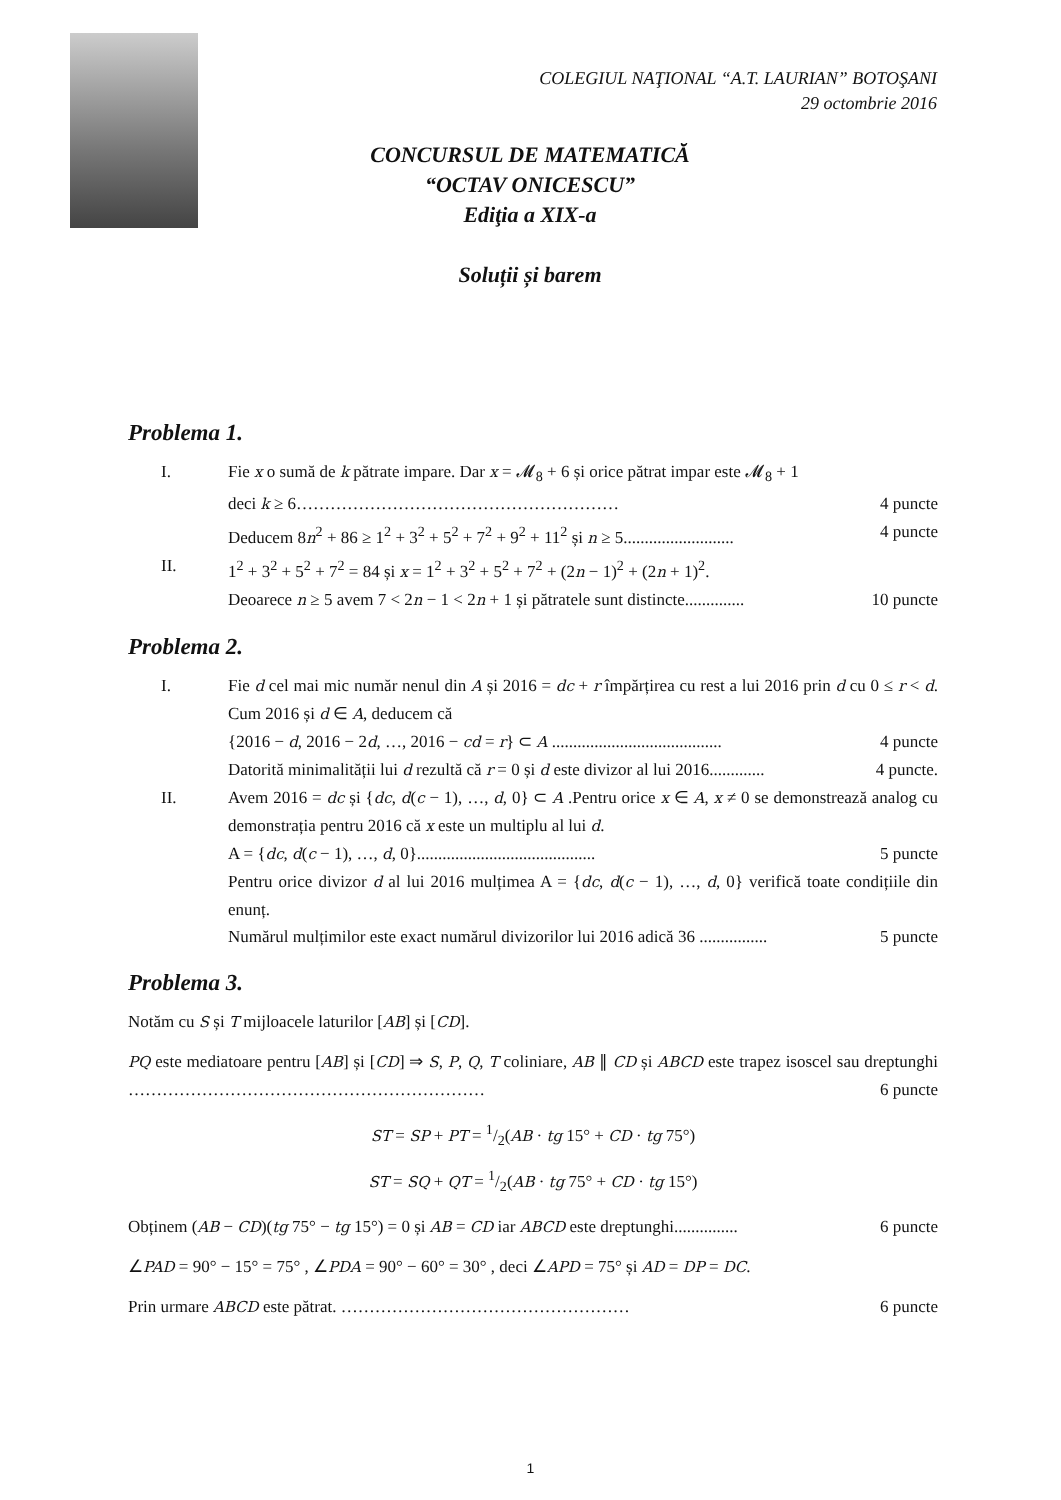COLEGIUL NAŢIONAL “A.T. LAURIAN” BOTOŞANI
29 octombrie 2016
CONCURSUL DE MATEMATICĂ
“OCTAV ONICESCU”
Ediţia a XIX-a
Soluții și barem
Problema 1.
I. Fie x o sumă de k pătrate impare. Dar x = 𝓜<sub>8</sub> + 6 și orice pătrat impar este 𝓜<sub>8</sub> + 1
deci k ≥ 6………………………………………………… 4 puncte
Deducem 8n<sup>2</sup> + 86 ≥ 1<sup>2</sup> + 3<sup>2</sup> + 5<sup>2</sup> + 7<sup>2</sup> + 9<sup>2</sup> + 11<sup>2</sup> și n ≥ 5.......................... 4 puncte
II. 1<sup>2</sup> + 3<sup>2</sup> + 5<sup>2</sup> + 7<sup>2</sup> = 84 și x = 1<sup>2</sup> + 3<sup>2</sup> + 5<sup>2</sup> + 7<sup>2</sup> + (2n − 1)<sup>2</sup> + (2n + 1)<sup>2</sup>.
Deoarece n ≥ 5 avem 7 < 2n − 1 < 2n + 1 și pătratele sunt distincte.............. 10 puncte
Problema 2.
I. Fie d cel mai mic număr nenul din A și 2016 = dc + r împărțirea cu rest a lui 2016 prin d cu 0 ≤ r < d. Cum 2016 și d ∈ A, deducem că
{2016 − d, 2016 − 2d, …, 2016 − cd = r} ⊂ A ........................................ 4 puncte
Datorită minimalității lui d rezultă că r = 0 și d este divizor al lui 2016............. 4 puncte.
II. Avem 2016 = dc și {dc, d(c − 1), …, d, 0} ⊂ A .Pentru orice x ∈ A, x ≠ 0 se demonstrează analog cu demonstrația pentru 2016 că x este un multiplu al lui d.
A = {dc, d(c − 1), …, d, 0}.......................................... 5 puncte
Pentru orice divizor d al lui 2016 mulțimea A = {dc, d(c − 1), …, d, 0} verifică toate condițiile din enunț.
Numărul mulțimilor este exact numărul divizorilor lui 2016 adică 36 ................ 5 puncte
Problema 3.
Notăm cu S și T mijloacele laturilor [AB] și [CD].
PQ este mediatoare pentru [AB] și [CD] ⇒ S, P, Q, T coliniare, AB ∥ CD și ABCD este trapez isoscel sau dreptunghi ……………………………………………………… 6 puncte
ST = SP + PT = 1/2(AB · tg 15° + CD · tg 75°)
ST = SQ + QT = 1/2(AB · tg 75° + CD · tg 15°)
Obținem (AB − CD)(tg 75° − tg 15°) = 0 și AB = CD iar ABCD este dreptunghi............... 6 puncte
∠PAD = 90° − 15° = 75° , ∠PDA = 90° − 60° = 30° , deci ∠APD = 75° și AD = DP = DC.
Prin urmare ABCD este pătrat. …………………………………………… 6 puncte
1